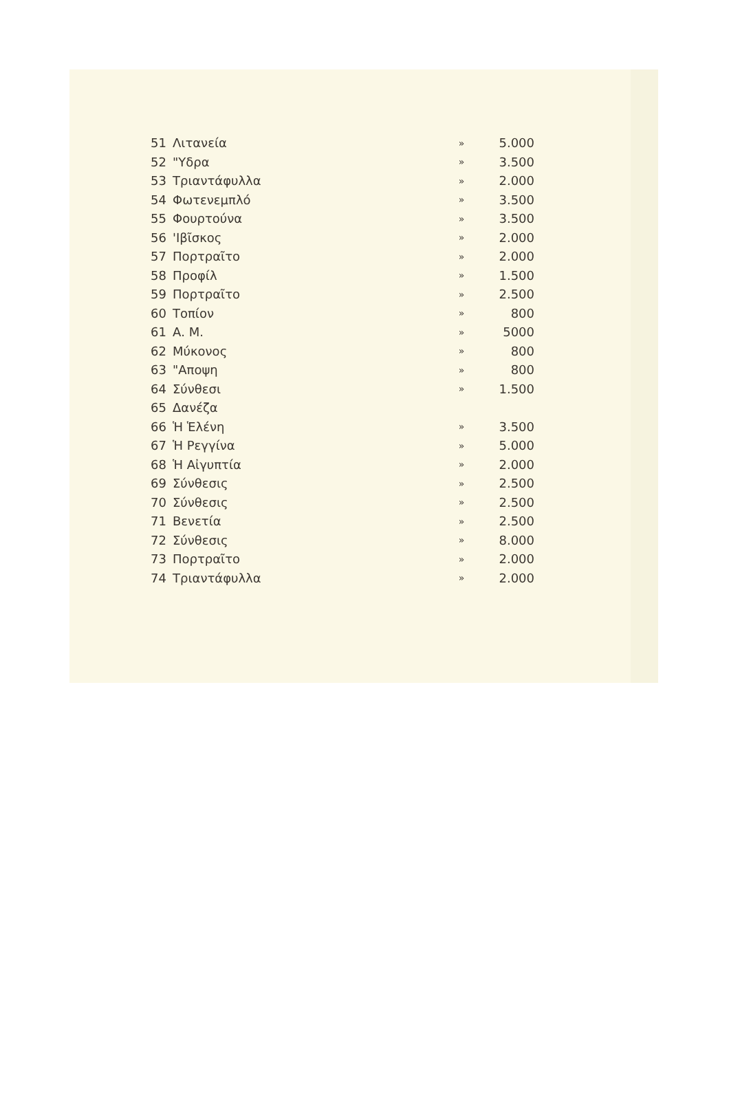| 51 | Λιτανεία | » | 5.000 |
| 52 | "Υδρα | » | 3.500 |
| 53 | Τριαντάφυλλα | » | 2.000 |
| 54 | Φωτενεμπλό | » | 3.500 |
| 55 | Φουρτούνα | » | 3.500 |
| 56 | 'Ιβῖσκος | » | 2.000 |
| 57 | Πορτραῖτο | » | 2.000 |
| 58 | Προφίλ | » | 1.500 |
| 59 | Πορτραῖτο | » | 2.500 |
| 60 | Τοπίον | » | 800 |
| 61 | Α. Μ. | » | 5000 |
| 62 | Μύκονος | » | 800 |
| 63 | "Αποψη | » | 800 |
| 64 | Σύνθεσι | » | 1.500 |
| 65 | Δανέζα | | |
| 66 | Ἡ Ἑλένη | » | 3.500 |
| 67 | Ἡ Ρεγγίνα | » | 5.000 |
| 68 | Ἡ Αἰγυπτία | » | 2.000 |
| 69 | Σύνθεσις | » | 2.500 |
| 70 | Σύνθεσις | » | 2.500 |
| 71 | Βενετία | » | 2.500 |
| 72 | Σύνθεσις | » | 8.000 |
| 73 | Πορτραῖτο | » | 2.000 |
| 74 | Τριαντάφυλλα | » | 2.000 |